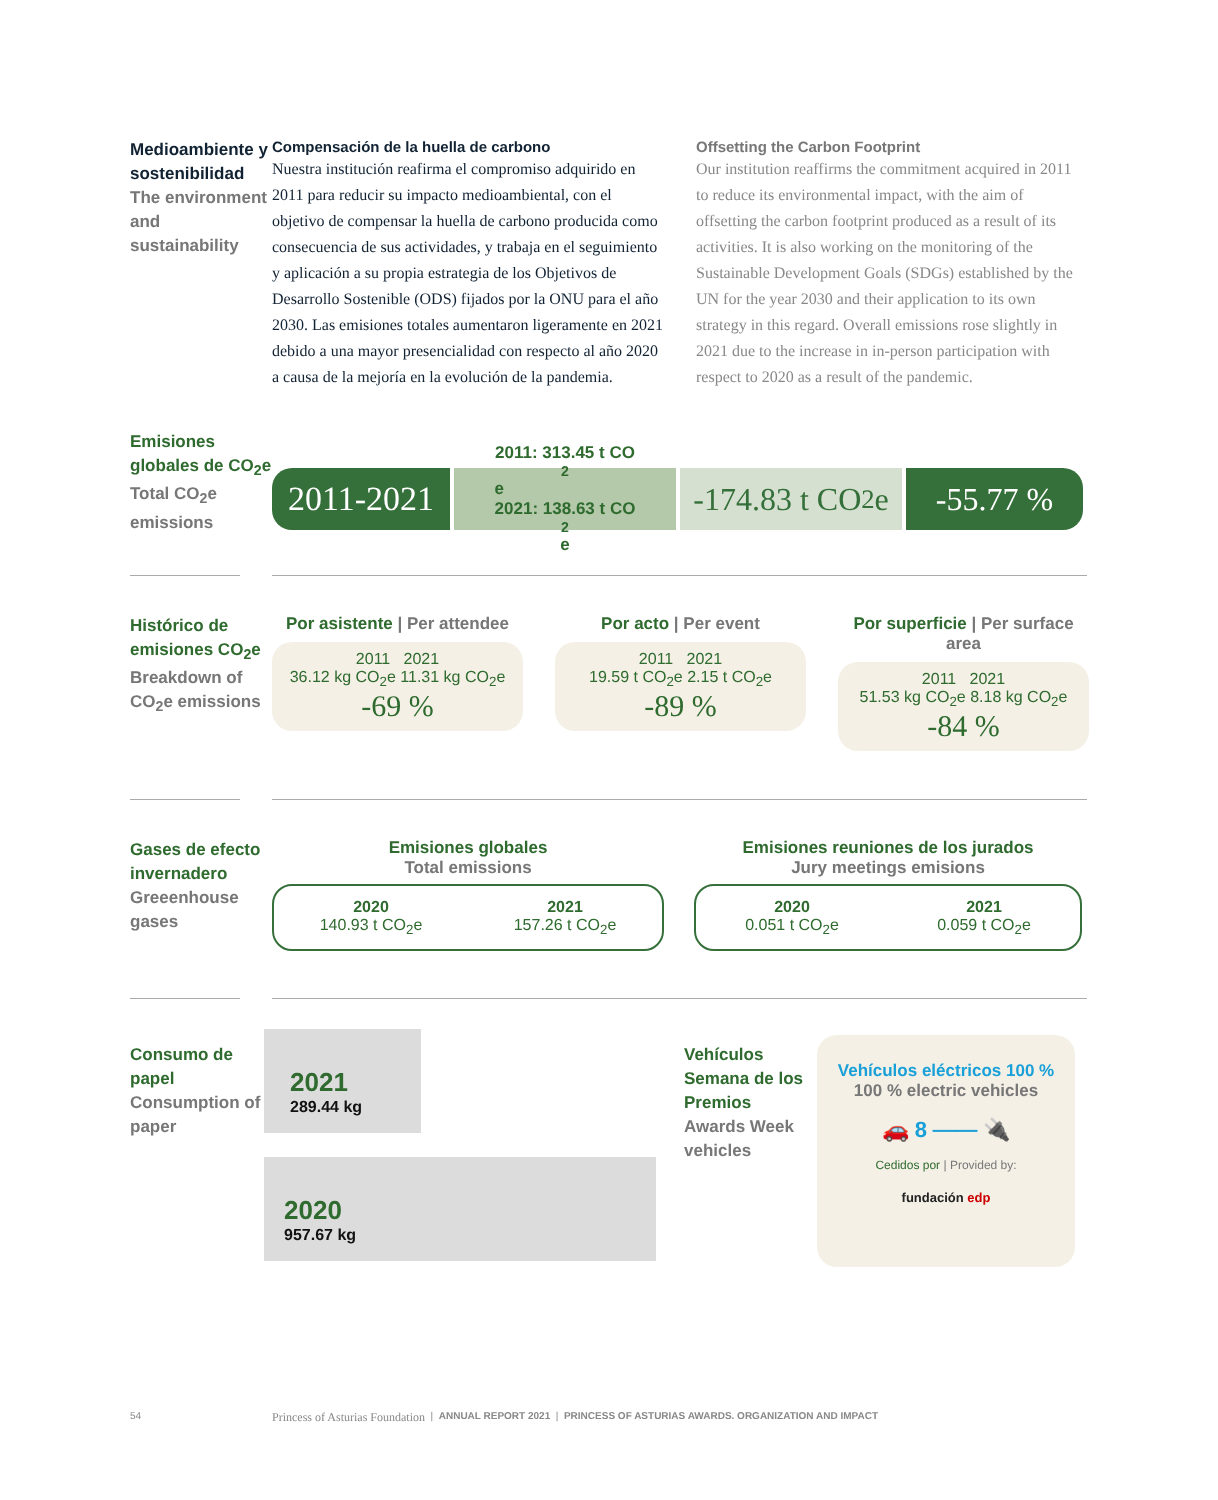Medioambiente y sostenibilidad
The environment and sustainability
Compensación de la huella de carbono
Nuestra institución reafirma el compromiso adquirido en 2011 para reducir su impacto medioambiental, con el objetivo de compensar la huella de carbono producida como consecuencia de sus actividades, y trabaja en el seguimiento y aplicación a su propia estrategia de los Objetivos de Desarrollo Sostenible (ODS) fijados por la ONU para el año 2030. Las emisiones totales aumentaron ligeramente en 2021 debido a una mayor presencialidad con respecto al año 2020 a causa de la mejoría en la evolución de la pandemia.
Offsetting the Carbon Footprint
Our institution reaffirms the commitment acquired in 2011 to reduce its environmental impact, with the aim of offsetting the carbon footprint produced as a result of its activities. It is also working on the monitoring of the Sustainable Development Goals (SDGs) established by the UN for the year 2030 and their application to its own strategy in this regard. Overall emissions rose slightly in 2021 due to the increase in in-person participation with respect to 2020 as a result of the pandemic.
Emisiones globales de CO<sub>2</sub>e
Total CO<sub>2</sub>e emissions
2011-2021
2011: 313.45 t CO<sub>2</sub>e
2021: 138.63 t CO<sub>2</sub>e
-174.83 t CO<sub>2</sub>e
-55.77 %
Histórico de emisiones CO<sub>2</sub>e
Breakdown of CO<sub>2</sub>e emissions
Por asistente | Per attendee
2011 2021
36.12 kg CO<sub>2</sub>e 11.31 kg CO<sub>2</sub>e
-69 %
Por acto | Per event
2011 2021
19.59 t CO<sub>2</sub>e 2.15 t CO<sub>2</sub>e
-89 %
Por superficie | Per surface area
2011 2021
51.53 kg CO<sub>2</sub>e 8.18 kg CO<sub>2</sub>e
-84 %
Gases de efecto invernadero
Greeenhouse gases
Emisiones globales
Total emissions
2020
140.93 t CO<sub>2</sub>e
2021
157.26 t CO<sub>2</sub>e
Emisiones reuniones de los jurados
Jury meetings emisions
2020
0.051 t CO<sub>2</sub>e
2021
0.059 t CO<sub>2</sub>e
Consumo de papel
Consumption of paper
2021
289.44 kg
2020
957.67 kg
Vehículos Semana de los Premios
Awards Week vehicles
Vehículos eléctricos 100 %
100 % electric vehicles
🚗 8 ⎯⎯ 🔌
Cedidos por | Provided by:
fundación edp
54 Princess of Asturias Foundation | ANNUAL REPORT 2021 | PRINCESS OF ASTURIAS AWARDS. ORGANIZATION AND IMPACT